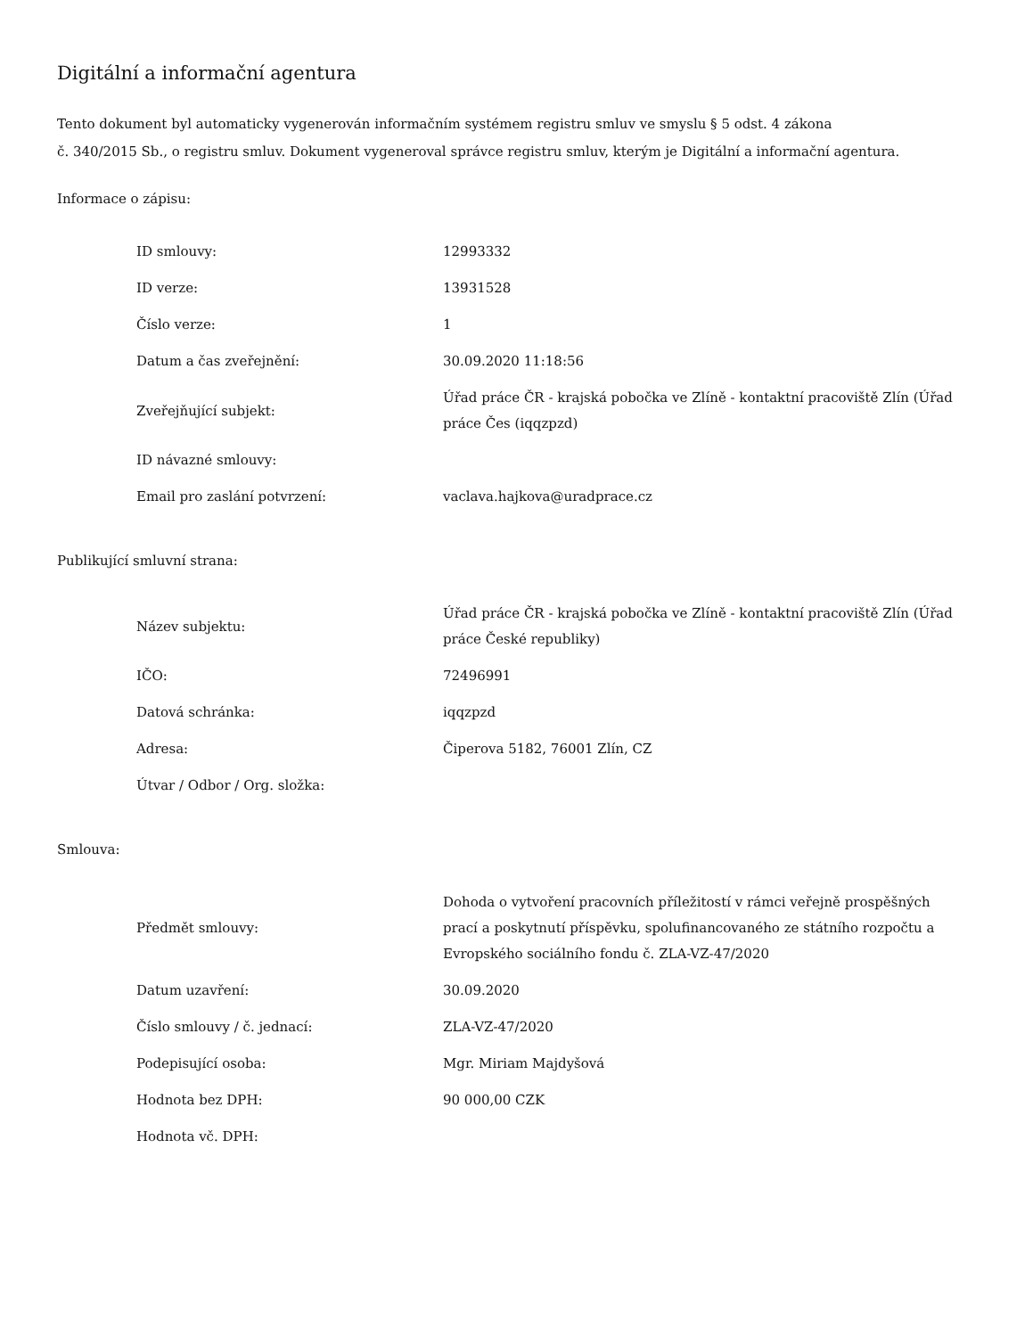Digitální a informační agentura
Tento dokument byl automaticky vygenerován informačním systémem registru smluv ve smyslu § 5 odst. 4 zákona
č. 340/2015 Sb., o registru smluv. Dokument vygeneroval správce registru smluv, kterým je Digitální a informační agentura.
Informace o zápisu:
| ID smlouvy: | 12993332 |
| ID verze: | 13931528 |
| Číslo verze: | 1 |
| Datum a čas zveřejnění: | 30.09.2020 11:18:56 |
| Zveřejňující subjekt: | Úřad práce ČR - krajská pobočka ve Zlíně - kontaktní pracoviště Zlín (Úřad práce Čes (iqqzpzd) |
| ID návazné smlouvy: | |
| Email pro zaslání potvrzení: | vaclava.hajkova@uradprace.cz |
Publikující smluvní strana:
| Název subjektu: | Úřad práce ČR - krajská pobočka ve Zlíně - kontaktní pracoviště Zlín (Úřad práce České republiky) |
| IČO: | 72496991 |
| Datová schránka: | iqqzpzd |
| Adresa: | Čiperova 5182, 76001 Zlín, CZ |
| Útvar / Odbor / Org. složka: | |
Smlouva:
| Předmět smlouvy: | Dohoda o vytvoření pracovních příležitostí v rámci veřejně prospěšných prací a poskytnutí příspěvku, spolufinancovaného ze státního rozpočtu a Evropského sociálního fondu č. ZLA-VZ-47/2020 |
| Datum uzavření: | 30.09.2020 |
| Číslo smlouvy / č. jednací: | ZLA-VZ-47/2020 |
| Podepisující osoba: | Mgr. Miriam Majdyšová |
| Hodnota bez DPH: | 90 000,00 CZK |
| Hodnota vč. DPH: | |